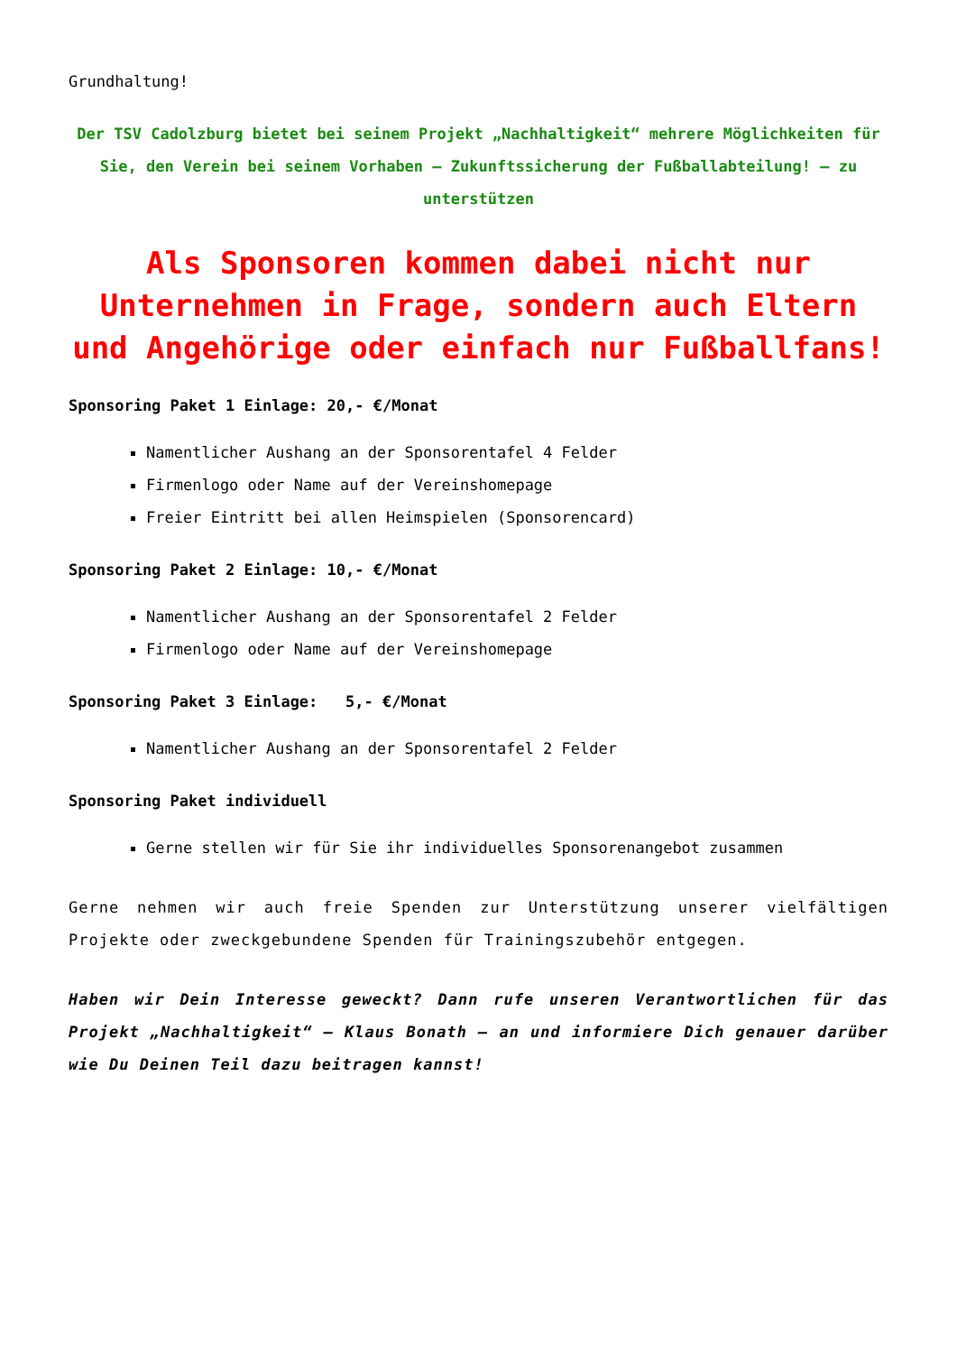Grundhaltung!
Der TSV Cadolzburg bietet bei seinem Projekt „Nachhaltigkeit“ mehrere Möglichkeiten für Sie, den Verein bei seinem Vorhaben – Zukunftssicherung der Fußballabteilung! – zu unterstützen
Als Sponsoren kommen dabei nicht nur Unternehmen in Frage, sondern auch Eltern und Angehörige oder einfach nur Fußballfans!
Sponsoring Paket 1 Einlage: 20,- €/Monat
Namentlicher Aushang an der Sponsorentafel 4 Felder
Firmenlogo oder Name auf der Vereinshomepage
Freier Eintritt bei allen Heimspielen (Sponsorencard)
Sponsoring Paket 2 Einlage: 10,- €/Monat
Namentlicher Aushang an der Sponsorentafel 2 Felder
Firmenlogo oder Name auf der Vereinshomepage
Sponsoring Paket 3 Einlage: 5,- €/Monat
Namentlicher Aushang an der Sponsorentafel 2 Felder
Sponsoring Paket individuell
Gerne stellen wir für Sie ihr individuelles Sponsorenangebot zusammen
Gerne nehmen wir auch freie Spenden zur Unterstützung unserer vielfältigen Projekte oder zweckgebundene Spenden für Trainingszubehör entgegen.
Haben wir Dein Interesse geweckt? Dann rufe unseren Verantwortlichen für das Projekt „Nachhaltigkeit“ – Klaus Bonath – an und informiere Dich genauer darüber wie Du Deinen Teil dazu beitragen kannst!